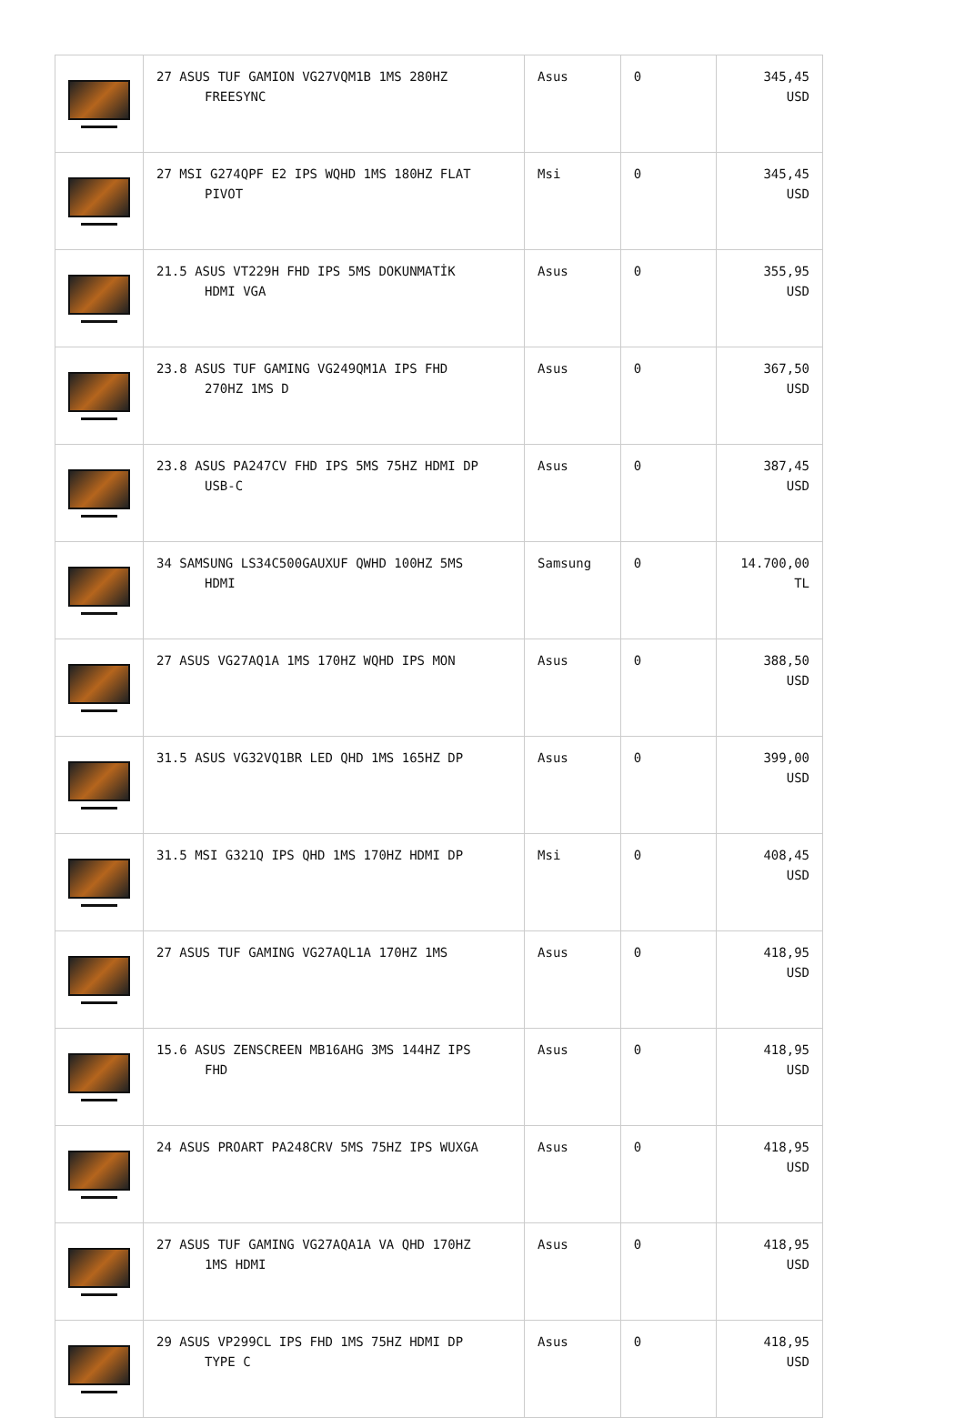| | 27 ASUS TUF GAMION VG27VQM1B 1MS 280HZ FREESYNC | Asus | 0 | 345,45 USD |
| | 27 MSI G274QPF E2 IPS WQHD 1MS 180HZ FLAT PIVOT | Msi | 0 | 345,45 USD |
| | 21.5 ASUS VT229H FHD IPS 5MS DOKUNMATİK HDMI VGA | Asus | 0 | 355,95 USD |
| | 23.8 ASUS TUF GAMING VG249QM1A IPS FHD 270HZ 1MS D | Asus | 0 | 367,50 USD |
| | 23.8 ASUS PA247CV FHD IPS 5MS 75HZ HDMI DP USB-C | Asus | 0 | 387,45 USD |
| | 34 SAMSUNG LS34C500GAUXUF QWHD 100HZ 5MS HDMI | Samsung | 0 | 14.700,00 TL |
| | 27 ASUS VG27AQ1A 1MS 170HZ WQHD IPS MON | Asus | 0 | 388,50 USD |
| | 31.5 ASUS VG32VQ1BR LED QHD 1MS 165HZ DP | Asus | 0 | 399,00 USD |
| | 31.5 MSI G321Q IPS QHD 1MS 170HZ HDMI DP | Msi | 0 | 408,45 USD |
| | 27 ASUS TUF GAMING VG27AQL1A 170HZ 1MS | Asus | 0 | 418,95 USD |
| | 15.6 ASUS ZENSCREEN MB16AHG 3MS 144HZ IPS FHD | Asus | 0 | 418,95 USD |
| | 24 ASUS PROART PA248CRV 5MS 75HZ IPS WUXGA | Asus | 0 | 418,95 USD |
| | 27 ASUS TUF GAMING VG27AQA1A VA QHD 170HZ 1MS HDMI | Asus | 0 | 418,95 USD |
| | 29 ASUS VP299CL IPS FHD 1MS 75HZ HDMI DP TYPE C | Asus | 0 | 418,95 USD |